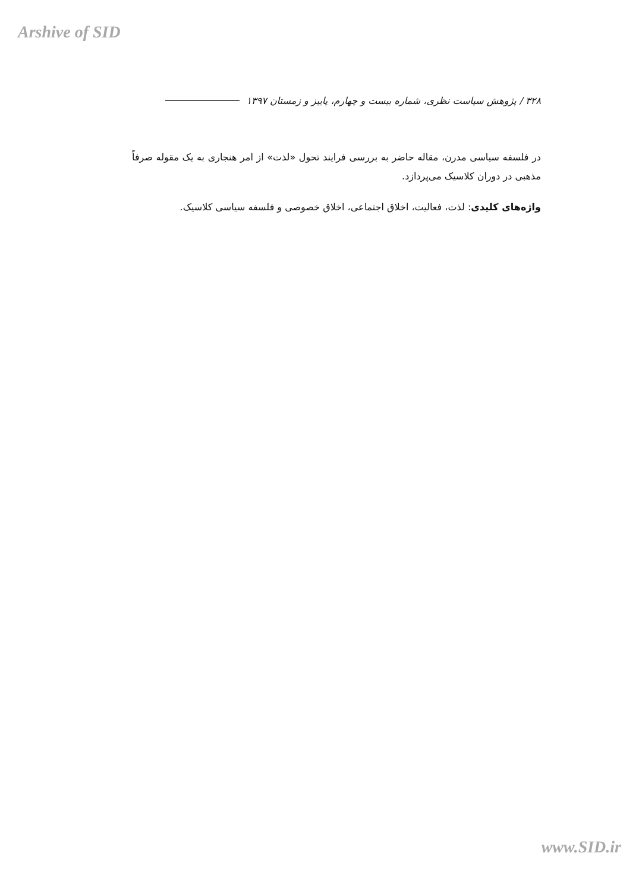Arshive of SID
۳۲۸ / پژوهش سیاست نظری، شماره بیست و چهارم، پاییز و زمستان ۱۳۹۷
در فلسفه سیاسی مدرن، مقاله حاضر به بررسی فرایند تحول «لذت» از امر هنجاری به یک مقوله صرفاً مذهبی در دوران کلاسیک می‌پردازد.
واژه‌های کلیدی: لذت، فعالیت، اخلاق اجتماعی، اخلاق خصوصی و فلسفه سیاسی کلاسیک.
www.SID.ir